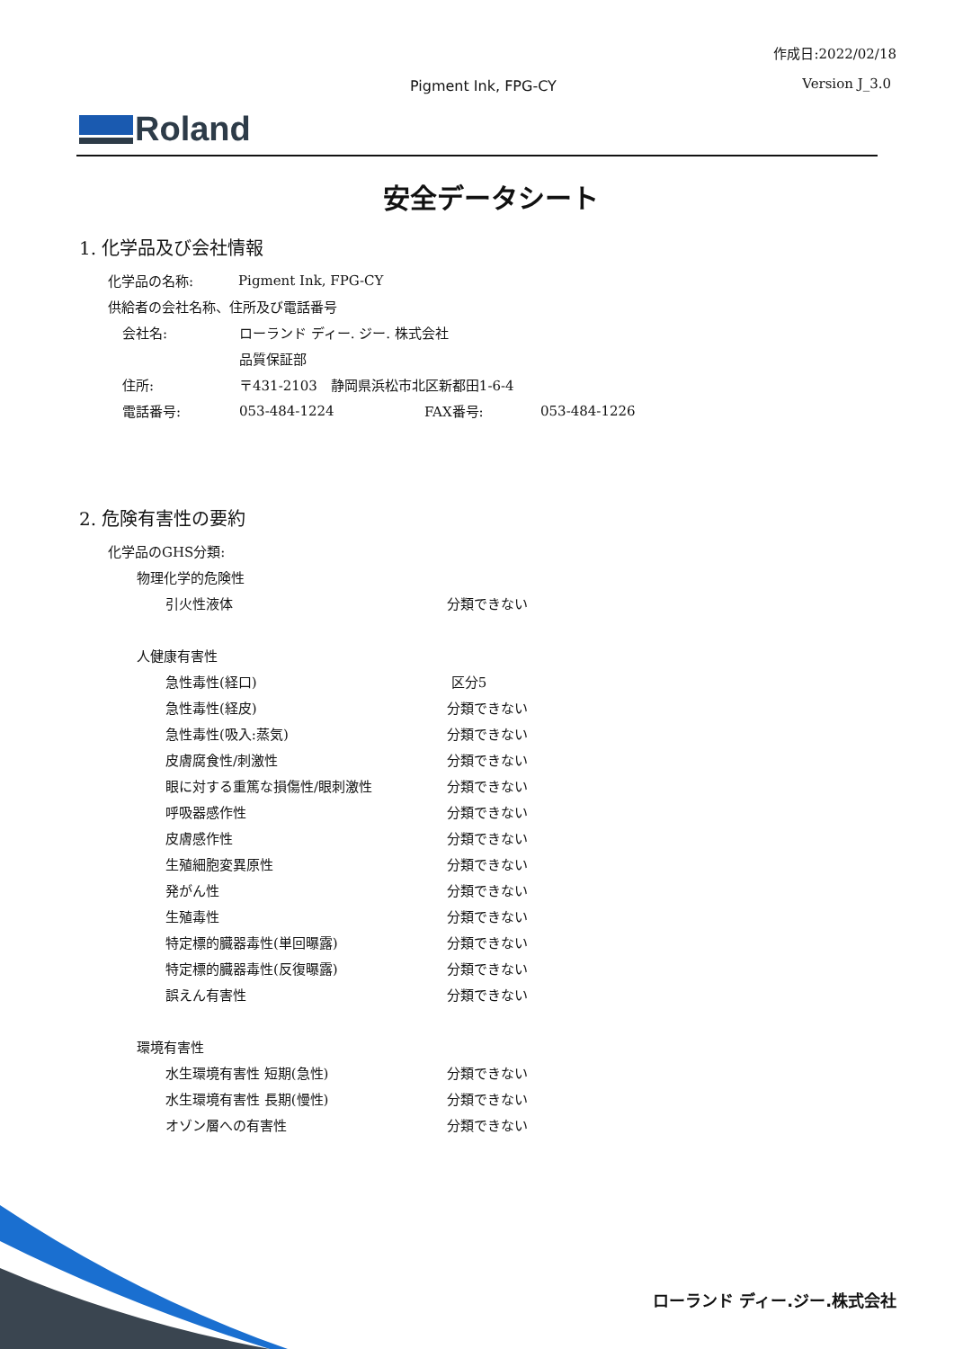作成日:2022/02/18
Pigment Ink, FPG-CY Version J_3.0
Roland
安全データシート
1. 化学品及び会社情報
化学品の名称: Pigment Ink, FPG-CY
供給者の会社名称、住所及び電話番号
会社名: ローランド ディー. ジー. 株式会社
品質保証部
住所:
〒431-2103　静岡県浜松市北区新都田1-6-4
電話番号: 053-484-1224 FAX番号: 053-484-1226
2. 危険有害性の要約
化学品のGHS分類:
物理化学的危険性
引火性液体 分類できない
人健康有害性
急性毒性(経口) 区分5
急性毒性(経皮) 分類できない
急性毒性(吸入:蒸気) 分類できない
皮膚腐食性/刺激性 分類できない
眼に対する重篤な損傷性/眼刺激性 分類できない
呼吸器感作性 分類できない
皮膚感作性 分類できない
生殖細胞変異原性 分類できない
発がん性 分類できない
生殖毒性 分類できない
特定標的臓器毒性(単回曝露) 分類できない
特定標的臓器毒性(反復曝露) 分類できない
誤えん有害性 分類できない
環境有害性
水生環境有害性 短期(急性) 分類できない
水生環境有害性 長期(慢性) 分類できない
オゾン層への有害性 分類できない
ローランド ディー.ジー.株式会社